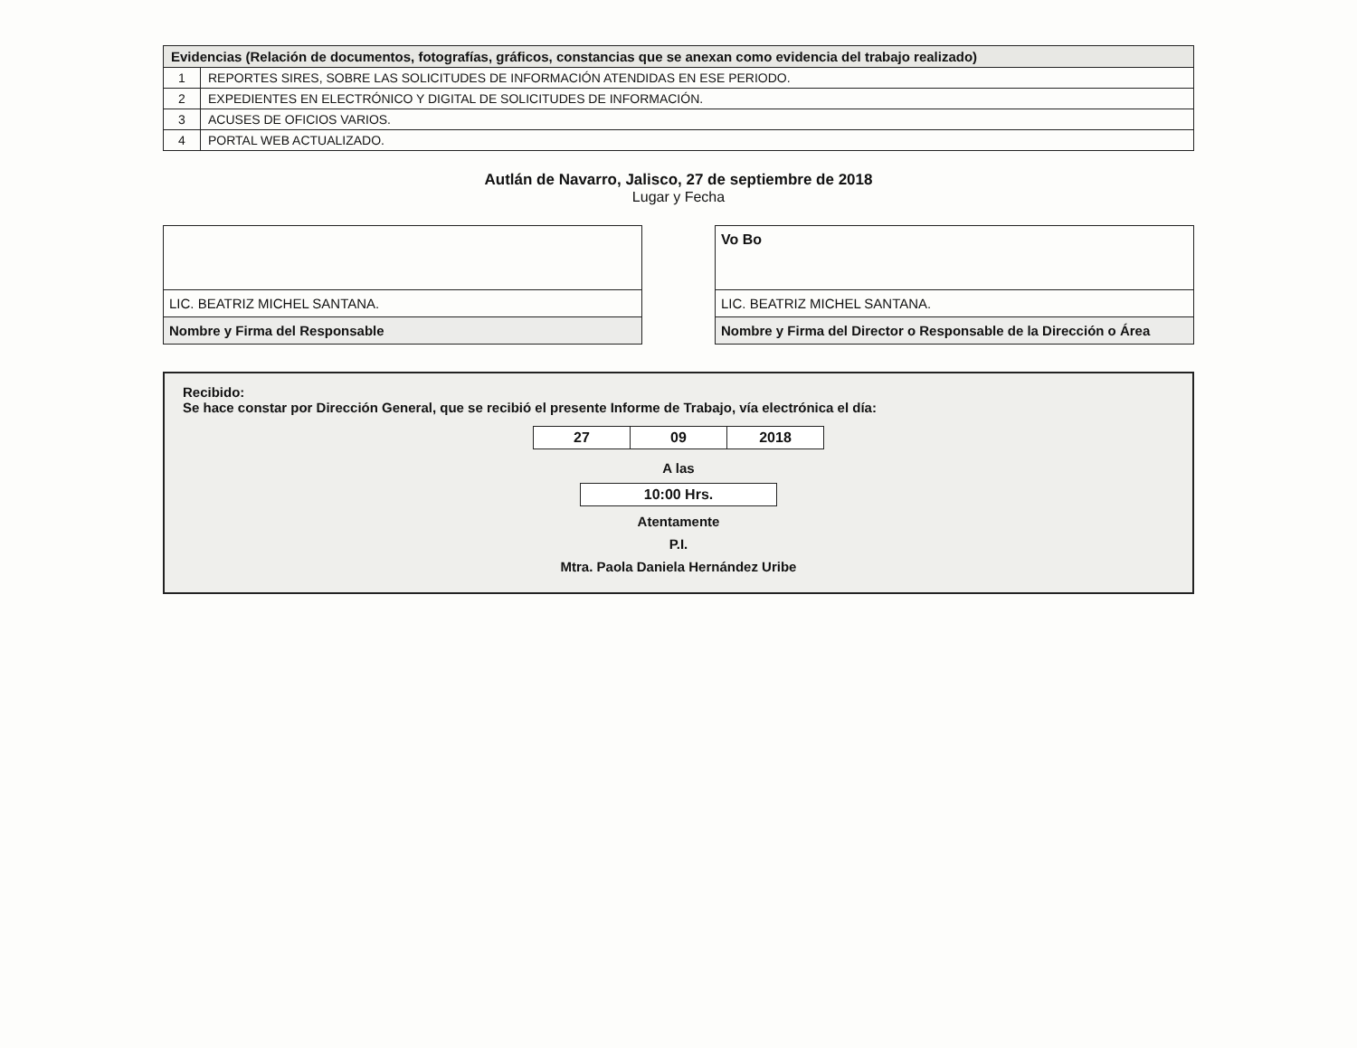| Evidencias (Relación de documentos, fotografías, gráficos, constancias que se anexan como evidencia del trabajo realizado) | |
| --- | --- |
| 1 | REPORTES SIRES, SOBRE LAS SOLICITUDES DE INFORMACIÓN ATENDIDAS EN ESE PERIODO. |
| 2 | EXPEDIENTES EN ELECTRÓNICO Y DIGITAL DE SOLICITUDES DE INFORMACIÓN. |
| 3 | ACUSES DE OFICIOS VARIOS. |
| 4 | PORTAL WEB ACTUALIZADO. |
Autlán de Navarro, Jalisco, 27 de septiembre de 2018
Lugar y Fecha
LIC. BEATRIZ MICHEL SANTANA.
Nombre y Firma del Responsable
Vo Bo
LIC. BEATRIZ MICHEL SANTANA.
Nombre y Firma del Director o Responsable de la Dirección o Área
Recibido:
Se hace constar por Dirección General, que se recibió el presente Informe de Trabajo, vía electrónica el día:
| 27 | 09 | 2018 |
A las
| 10:00 Hrs. |
Atentamente
P.I.
Mtra. Paola Daniela Hernández Uribe